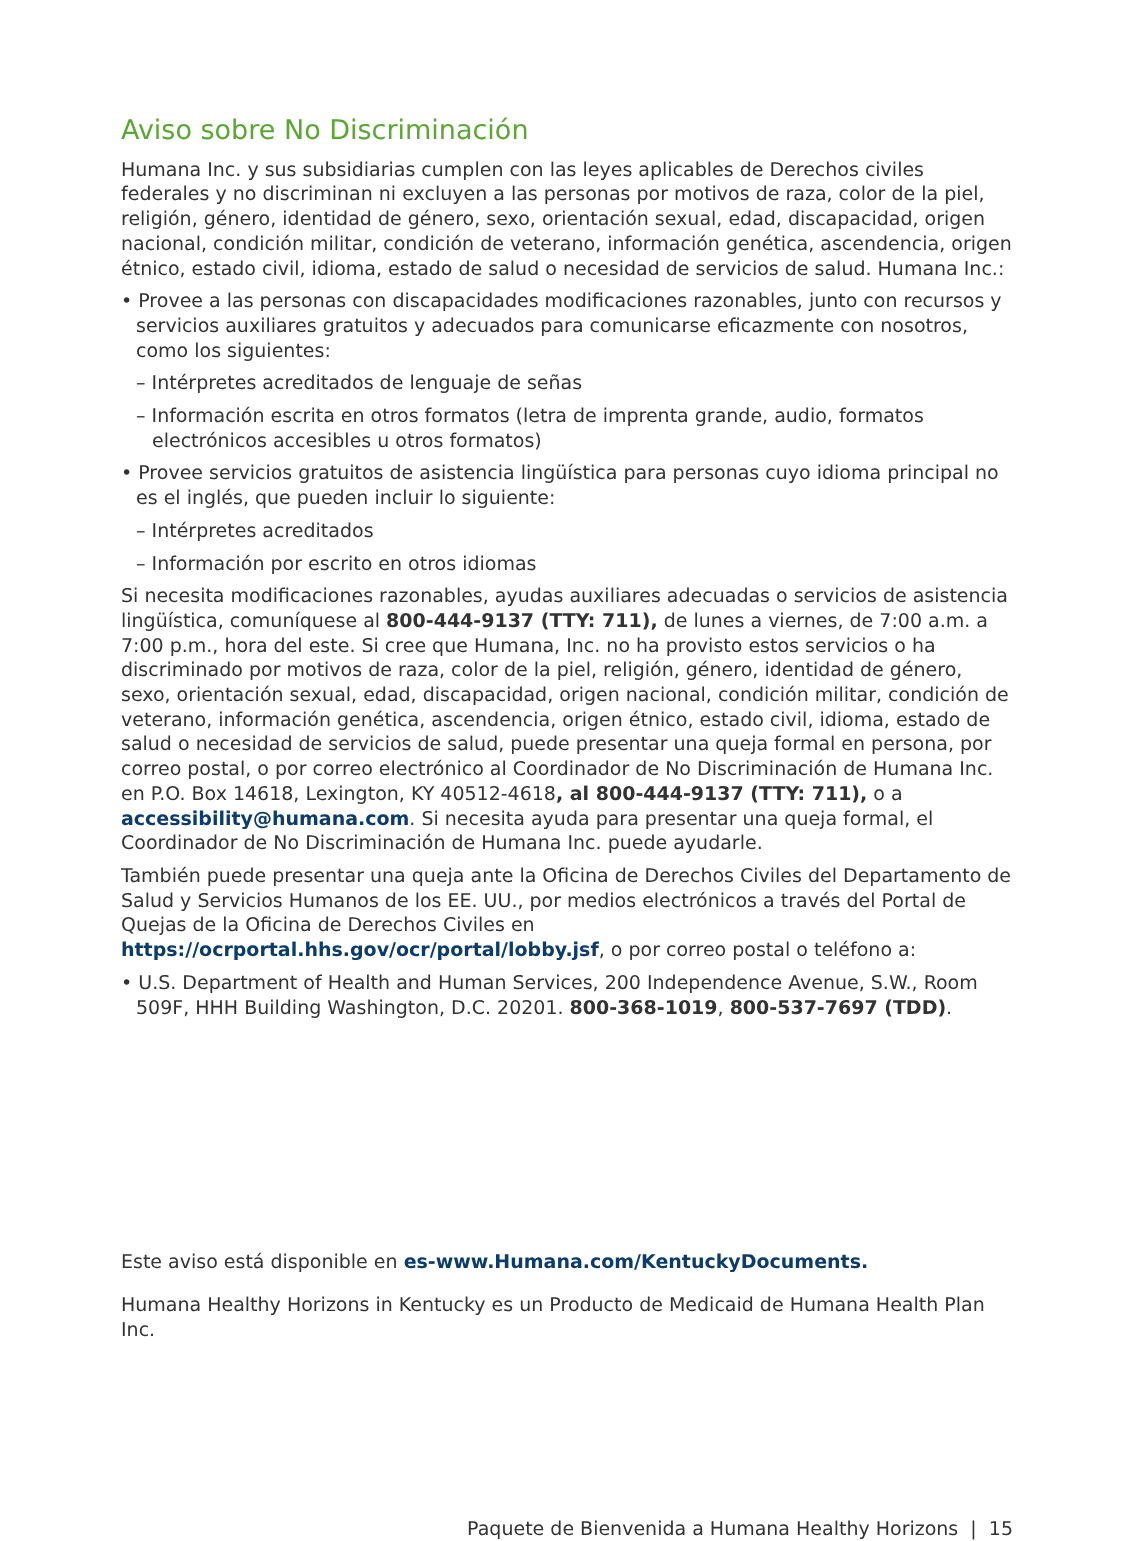Aviso sobre No Discriminación
Humana Inc. y sus subsidiarias cumplen con las leyes aplicables de Derechos civiles federales y no discriminan ni excluyen a las personas por motivos de raza, color de la piel, religión, género, identidad de género, sexo, orientación sexual, edad, discapacidad, origen nacional, condición militar, condición de veterano, información genética, ascendencia, origen étnico, estado civil, idioma, estado de salud o necesidad de servicios de salud. Humana Inc.:
• Provee a las personas con discapacidades modificaciones razonables, junto con recursos y servicios auxiliares gratuitos y adecuados para comunicarse eficazmente con nosotros, como los siguientes:
– Intérpretes acreditados de lenguaje de señas
– Información escrita en otros formatos (letra de imprenta grande, audio, formatos electrónicos accesibles u otros formatos)
• Provee servicios gratuitos de asistencia lingüística para personas cuyo idioma principal no es el inglés, que pueden incluir lo siguiente:
– Intérpretes acreditados
– Información por escrito en otros idiomas
Si necesita modificaciones razonables, ayudas auxiliares adecuadas o servicios de asistencia lingüística, comuníquese al 800-444-9137 (TTY: 711), de lunes a viernes, de 7:00 a.m. a 7:00 p.m., hora del este. Si cree que Humana, Inc. no ha provisto estos servicios o ha discriminado por motivos de raza, color de la piel, religión, género, identidad de género, sexo, orientación sexual, edad, discapacidad, origen nacional, condición militar, condición de veterano, información genética, ascendencia, origen étnico, estado civil, idioma, estado de salud o necesidad de servicios de salud, puede presentar una queja formal en persona, por correo postal, o por correo electrónico al Coordinador de No Discriminación de Humana Inc. en P.O. Box 14618, Lexington, KY 40512-4618, al 800-444-9137 (TTY: 711), o a accessibility@humana.com. Si necesita ayuda para presentar una queja formal, el Coordinador de No Discriminación de Humana Inc. puede ayudarle.
También puede presentar una queja ante la Oficina de Derechos Civiles del Departamento de Salud y Servicios Humanos de los EE. UU., por medios electrónicos a través del Portal de Quejas de la Oficina de Derechos Civiles en https://ocrportal.hhs.gov/ocr/portal/lobby.jsf, o por correo postal o teléfono a:
• U.S. Department of Health and Human Services, 200 Independence Avenue, S.W., Room 509F, HHH Building Washington, D.C. 20201. 800-368-1019, 800-537-7697 (TDD).
Este aviso está disponible en es-www.Humana.com/KentuckyDocuments.
Humana Healthy Horizons in Kentucky es un Producto de Medicaid de Humana Health Plan Inc.
Paquete de Bienvenida a Humana Healthy Horizons | 15